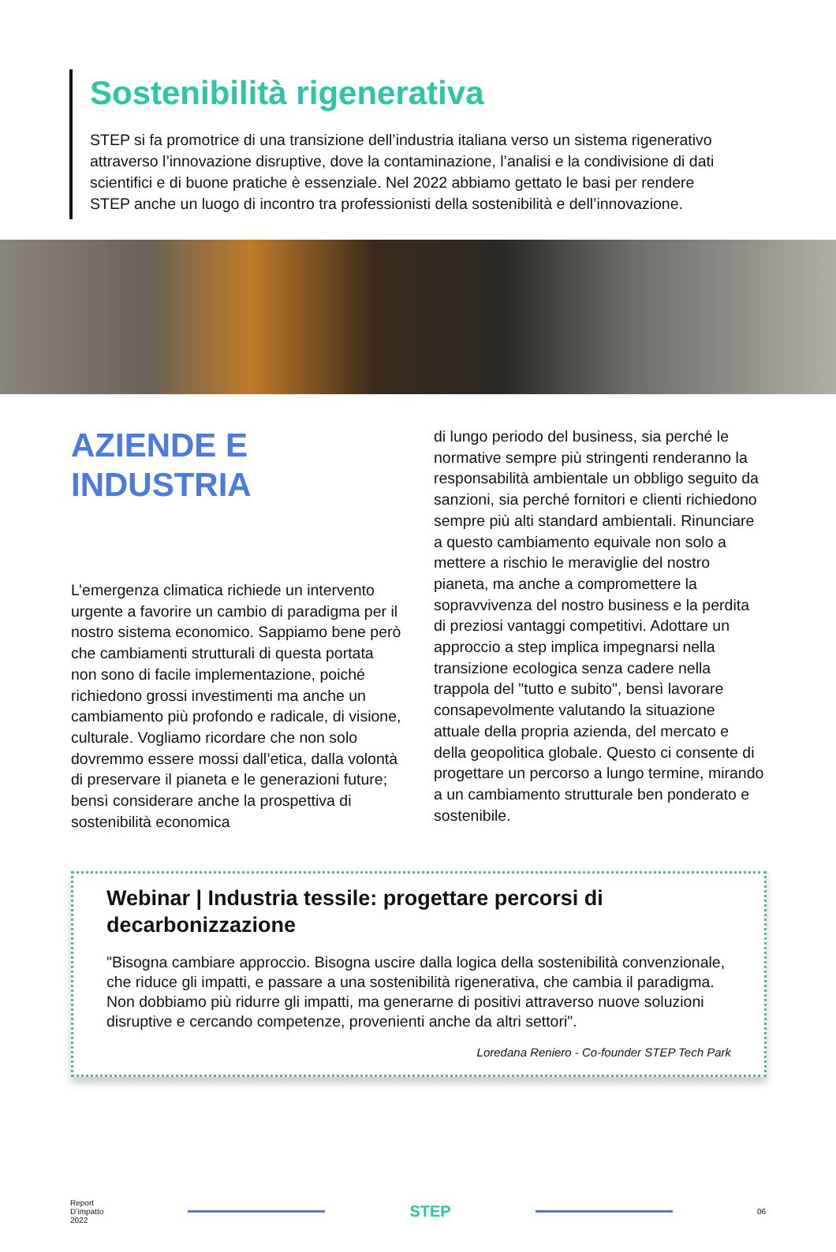Sostenibilità rigenerativa
STEP si fa promotrice di una transizione dell’industria italiana verso un sistema rigenerativo attraverso l’innovazione disruptive, dove la contaminazione, l’analisi e la condivisione di dati scientifici e di buone pratiche è essenziale. Nel 2022 abbiamo gettato le basi per rendere STEP anche un luogo di incontro tra professionisti della sostenibilità e dell’innovazione.
AZIENDE E INDUSTRIA
L’emergenza climatica richiede un intervento urgente a favorire un cambio di paradigma per il nostro sistema economico. Sappiamo bene però che cambiamenti strutturali di questa portata non sono di facile implementazione, poiché richiedono grossi investimenti ma anche un cambiamento più profondo e radicale, di visione, culturale. Vogliamo ricordare che non solo dovremmo essere mossi dall’etica, dalla volontà di preservare il pianeta e le generazioni future; bensì considerare anche la prospettiva di sostenibilità economica
di lungo periodo del business, sia perché le normative sempre più stringenti renderanno la responsabilità ambientale un obbligo seguito da sanzioni, sia perché fornitori e clienti richiedono sempre più alti standard ambientali. Rinunciare a questo cambiamento equivale non solo a mettere a rischio le meraviglie del nostro pianeta, ma anche a compromettere la sopravvivenza del nostro business e la perdita di preziosi vantaggi competitivi. Adottare un approccio a step implica impegnarsi nella transizione ecologica senza cadere nella trappola del "tutto e subito", bensì lavorare consapevolmente valutando la situazione attuale della propria azienda, del mercato e della geopolitica globale. Questo ci consente di progettare un percorso a lungo termine, mirando a un cambiamento strutturale ben ponderato e sostenibile.
Webinar | Industria tessile: progettare percorsi di decarbonizzazione
"Bisogna cambiare approccio. Bisogna uscire dalla logica della sostenibilità convenzionale, che riduce gli impatti, e passare a una sostenibilità rigenerativa, che cambia il paradigma. Non dobbiamo più ridurre gli impatti, ma generarne di positivi attraverso nuove soluzioni disruptive e cercando competenze, provenienti anche da altri settori".
Loredana Reniero - Co-founder STEP Tech Park
Report
D’impatto
2022
STEP
06